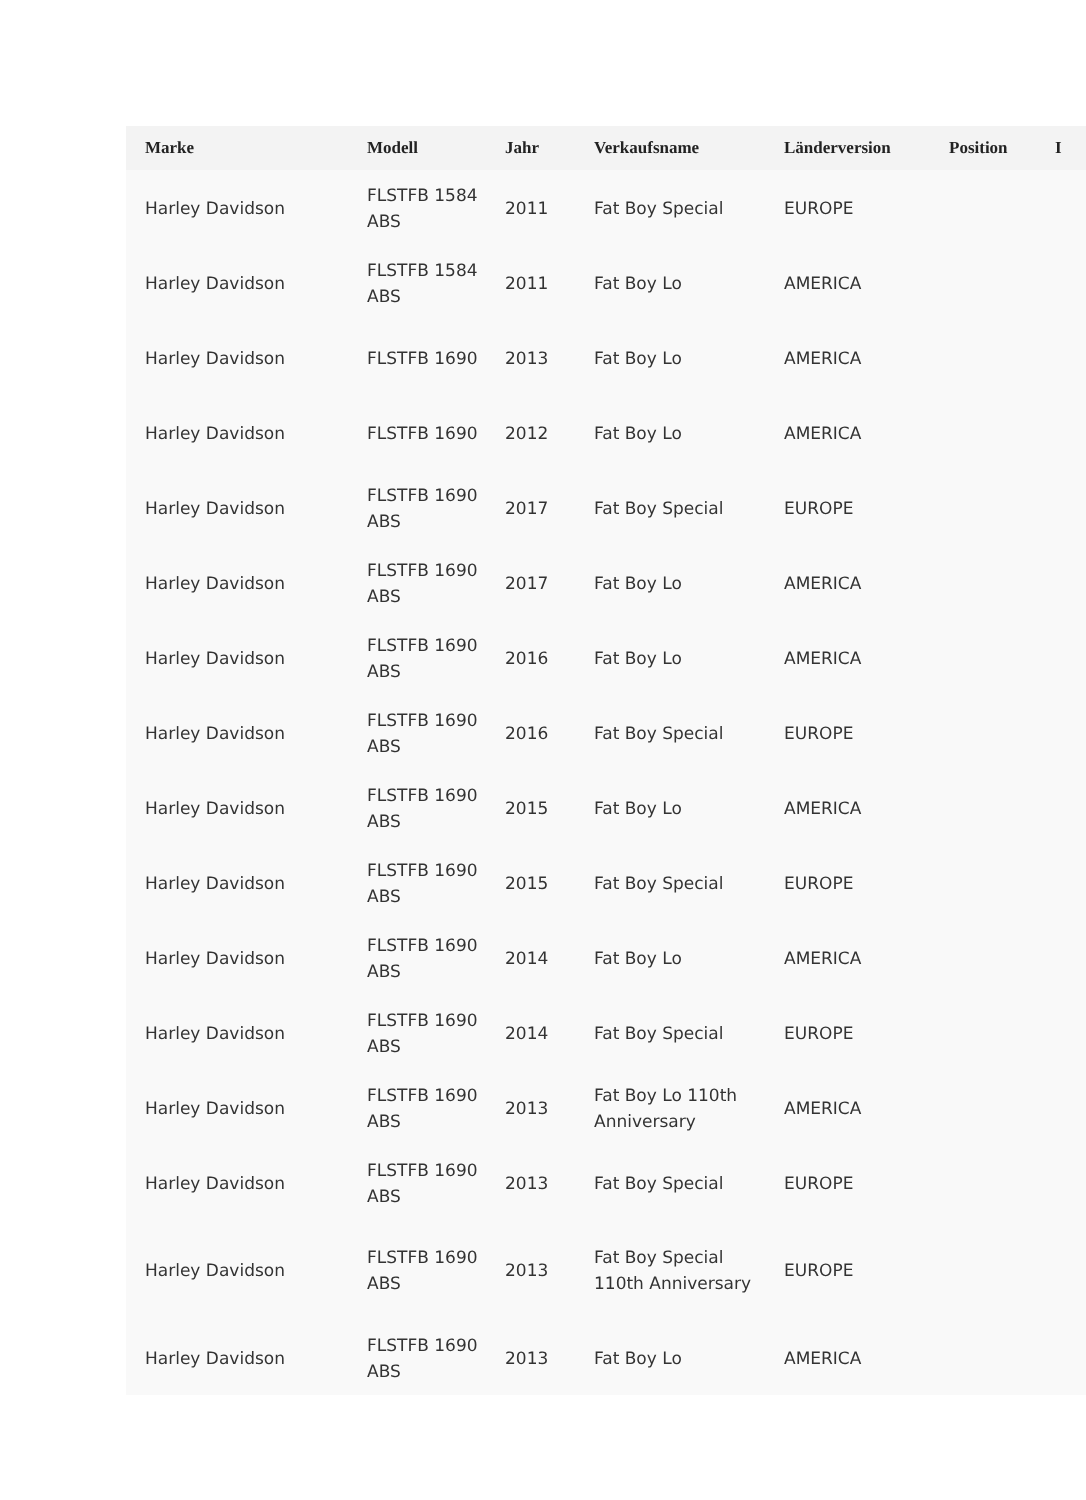| Marke | Modell | Jahr | Verkaufsname | Länderversion | Position | I |
| --- | --- | --- | --- | --- | --- | --- |
| Harley Davidson | FLSTFB 1584 ABS | 2011 | Fat Boy Special | EUROPE | | |
| Harley Davidson | FLSTFB 1584 ABS | 2011 | Fat Boy Lo | AMERICA | | |
| Harley Davidson | FLSTFB 1690 | 2013 | Fat Boy Lo | AMERICA | | |
| Harley Davidson | FLSTFB 1690 | 2012 | Fat Boy Lo | AMERICA | | |
| Harley Davidson | FLSTFB 1690 ABS | 2017 | Fat Boy Special | EUROPE | | |
| Harley Davidson | FLSTFB 1690 ABS | 2017 | Fat Boy Lo | AMERICA | | |
| Harley Davidson | FLSTFB 1690 ABS | 2016 | Fat Boy Lo | AMERICA | | |
| Harley Davidson | FLSTFB 1690 ABS | 2016 | Fat Boy Special | EUROPE | | |
| Harley Davidson | FLSTFB 1690 ABS | 2015 | Fat Boy Lo | AMERICA | | |
| Harley Davidson | FLSTFB 1690 ABS | 2015 | Fat Boy Special | EUROPE | | |
| Harley Davidson | FLSTFB 1690 ABS | 2014 | Fat Boy Lo | AMERICA | | |
| Harley Davidson | FLSTFB 1690 ABS | 2014 | Fat Boy Special | EUROPE | | |
| Harley Davidson | FLSTFB 1690 ABS | 2013 | Fat Boy Lo 110th Anniversary | AMERICA | | |
| Harley Davidson | FLSTFB 1690 ABS | 2013 | Fat Boy Special | EUROPE | | |
| Harley Davidson | FLSTFB 1690 ABS | 2013 | Fat Boy Special 110th Anniversary | EUROPE | | |
| Harley Davidson | FLSTFB 1690 ABS | 2013 | Fat Boy Lo | AMERICA | | |